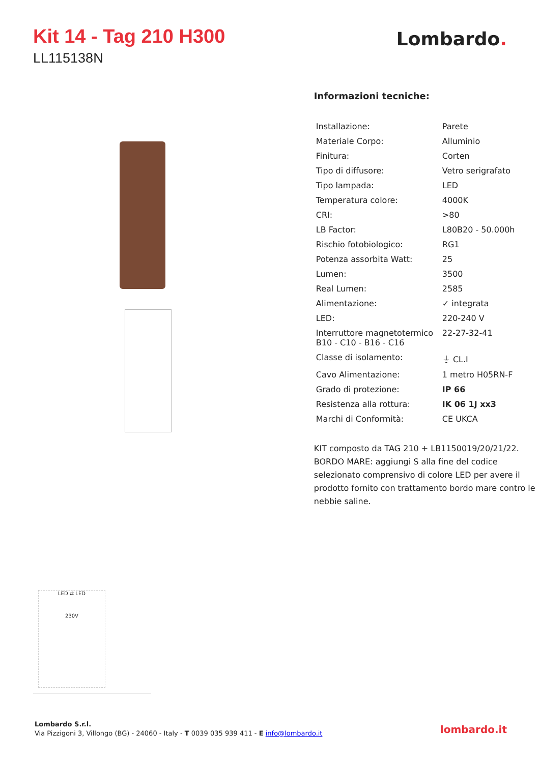Kit 14 - Tag 210 H300
LL115138N
Lombardo.
Informazioni tecniche:
| Installazione: | Parete |
| Materiale Corpo: | Alluminio |
| Finitura: | Corten |
| Tipo di diffusore: | Vetro serigrafato |
| Tipo lampada: | LED |
| Temperatura colore: | 4000K |
| CRI: | >80 |
| LB Factor: | L80B20 - 50.000h |
| Rischio fotobiologico: | RG1 |
| Potenza assorbita Watt: | 25 |
| Lumen: | 3500 |
| Real Lumen: | 2585 |
| Alimentazione: | ✓ integrata |
| LED: | 220-240 V |
| Interruttore magnetotermico B10 - C10 - B16 - C16 | 22-27-32-41 |
| Classe di isolamento: | ⏚ CL.I |
| Cavo Alimentazione: | 1 metro H05RN-F |
| Grado di protezione: | IP 66 |
| Resistenza alla rottura: | IK 06 1J xx3 |
| Marchi di Conformità: | CE UKCA |
KIT composto da TAG 210 + LB1150019/20/21/22. BORDO MARE: aggiungi S alla fine del codice selezionato comprensivo di colore LED per avere il prodotto fornito con trattamento bordo mare contro le nebbie saline.
LED ⇄ LED
230V
Lombardo S.r.l.
Via Pizzigoni 3, Villongo (BG) - 24060 - Italy - T 0039 035 939 411 - E info@lombardo.it
lombardo.it